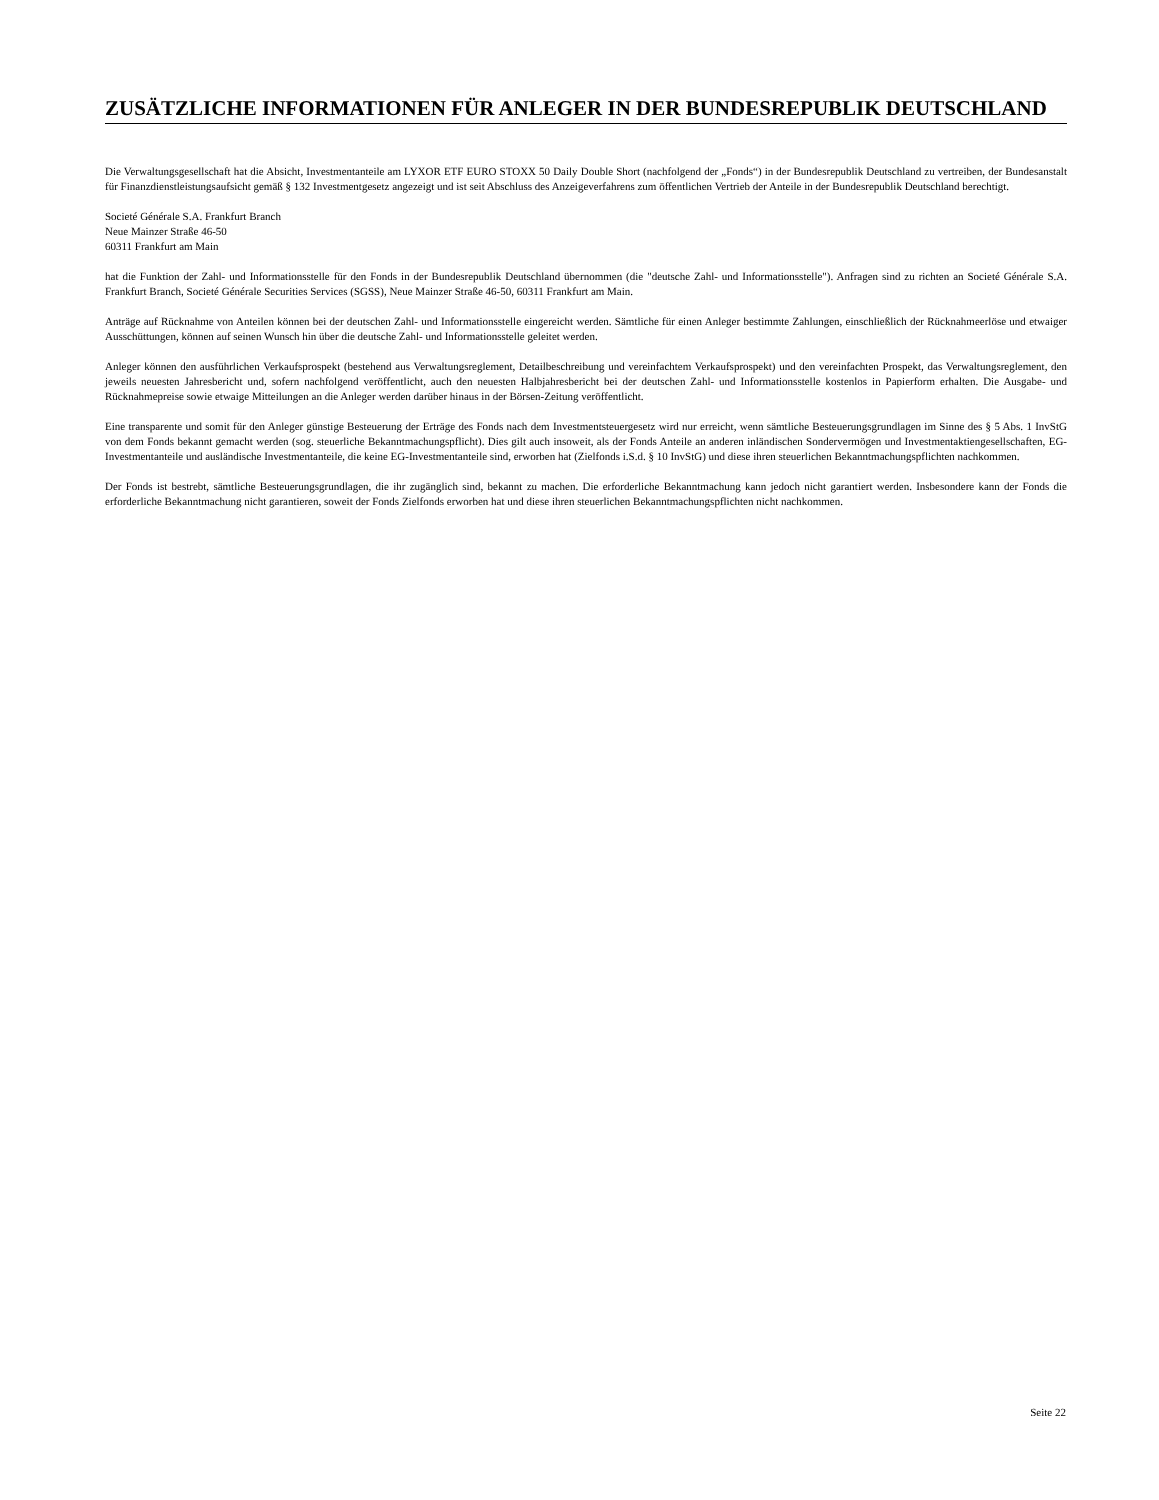ZUSÄTZLICHE INFORMATIONEN FÜR ANLEGER IN DER BUNDESREPUBLIK DEUTSCHLAND
Die Verwaltungsgesellschaft hat die Absicht, Investmentanteile am LYXOR ETF EURO STOXX 50 Daily Double Short (nachfolgend der „Fonds“) in der Bundesrepublik Deutschland zu vertreiben, der Bundesanstalt für Finanzdienstleistungsaufsicht gemäß § 132 Investmentgesetz angezeigt und ist seit Abschluss des Anzeigeverfahrens zum öffentlichen Vertrieb der Anteile in der Bundesrepublik Deutschland berechtigt.
Societé Générale S.A. Frankfurt Branch
Neue Mainzer Straße 46-50
60311 Frankfurt am Main
hat die Funktion der Zahl- und Informationsstelle für den Fonds in der Bundesrepublik Deutschland übernommen (die "deutsche Zahl- und Informationsstelle"). Anfragen sind zu richten an Societé Générale S.A. Frankfurt Branch, Societé Générale Securities Services (SGSS), Neue Mainzer Straße 46-50, 60311 Frankfurt am Main.
Anträge auf Rücknahme von Anteilen können bei der deutschen Zahl- und Informationsstelle eingereicht werden. Sämtliche für einen Anleger bestimmte Zahlungen, einschließlich der Rücknahmeerlöse und etwaiger Ausschüttungen, können auf seinen Wunsch hin über die deutsche Zahl- und Informationsstelle geleitet werden.
Anleger können den ausführlichen Verkaufsprospekt (bestehend aus Verwaltungsreglement, Detailbeschreibung und vereinfachtem Verkaufsprospekt) und den vereinfachten Prospekt, das Verwaltungsreglement, den jeweils neuesten Jahresbericht und, sofern nachfolgend veröffentlicht, auch den neuesten Halbjahresbericht bei der deutschen Zahl- und Informationsstelle kostenlos in Papierform erhalten. Die Ausgabe- und Rücknahmepreise sowie etwaige Mitteilungen an die Anleger werden darüber hinaus in der Börsen-Zeitung veröffentlicht.
Eine transparente und somit für den Anleger günstige Besteuerung der Erträge des Fonds nach dem Investmentsteuergesetz wird nur erreicht, wenn sämtliche Besteuerungsgrundlagen im Sinne des § 5 Abs. 1 InvStG von dem Fonds bekannt gemacht werden (sog. steuerliche Bekanntmachungspflicht). Dies gilt auch insoweit, als der Fonds Anteile an anderen inländischen Sondervermögen und Investmentaktiengesellschaften, EG-Investmentanteile und ausländische Investmentanteile, die keine EG-Investmentanteile sind, erworben hat (Zielfonds i.S.d. § 10 InvStG) und diese ihren steuerlichen Bekanntmachungspflichten nachkommen.
Der Fonds ist bestrebt, sämtliche Besteuerungsgrundlagen, die ihr zugänglich sind, bekannt zu machen. Die erforderliche Bekanntmachung kann jedoch nicht garantiert werden. Insbesondere kann der Fonds die erforderliche Bekanntmachung nicht garantieren, soweit der Fonds Zielfonds erworben hat und diese ihren steuerlichen Bekanntmachungspflichten nicht nachkommen.
Seite 22